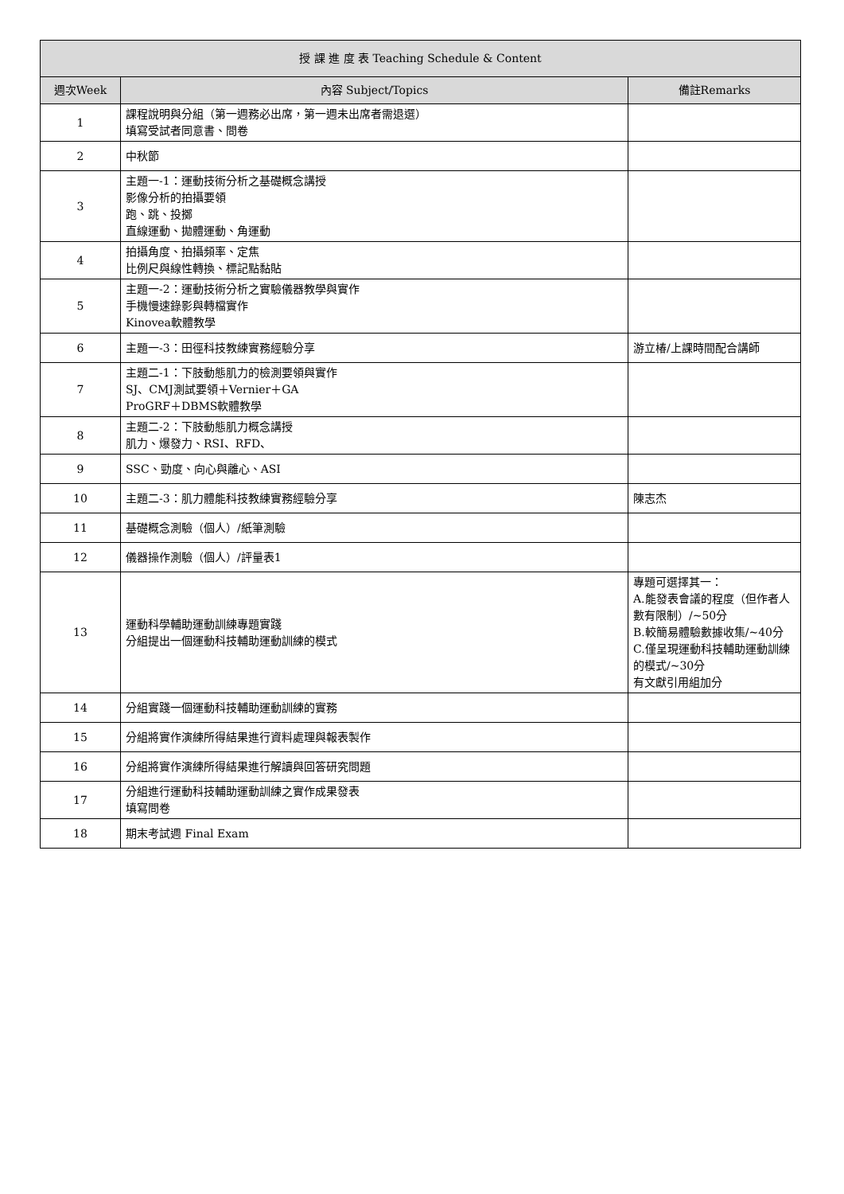| 授 課 進 度 表 Teaching Schedule & Content | | |
| --- | --- | --- |
| 週次Week | 內容 Subject/Topics | 備註Remarks |
| 1 | 課程說明與分組（第一週務必出席，第一週未出席者需退選） 填寫受試者同意書、問卷 | |
| 2 | 中秋節 | |
| 3 | 主題一-1：運動技術分析之基礎概念講授 影像分析的拍攝要領 跑、跳、投擲 直線運動、拋體運動、角運動 | |
| 4 | 拍攝角度、拍攝頻率、定焦 比例尺與線性轉換、標記點黏貼 | |
| 5 | 主題一-2：運動技術分析之實驗儀器教學與實作 手機慢速錄影與轉檔實作 Kinovea軟體教學 | |
| 6 | 主題一-3：田徑科技教練實務經驗分享 | 游立椿/上課時間配合講師 |
| 7 | 主題二-1：下肢動態肌力的檢測要領與實作 SJ、CMJ測試要領＋Vernier＋GA ProGRF＋DBMS軟體教學 | |
| 8 | 主題二-2：下肢動態肌力概念講授 肌力、爆發力、RSI、RFD、 | |
| 9 | SSC、勁度、向心與離心、ASI | |
| 10 | 主題二-3：肌力體能科技教練實務經驗分享 | 陳志杰 |
| 11 | 基礎概念測驗（個人）/紙筆測驗 | |
| 12 | 儀器操作測驗（個人）/評量表1 | |
| 13 | 運動科學輔助運動訓練專題實踐 分組提出一個運動科技輔助運動訓練的模式 | 專題可選擇其一： A.能發表會議的程度（但作者人數有限制）/~50分 B.較簡易體驗數據收集/~40分 C.僅呈現運動科技輔助運動訓練的模式/~30分 有文獻引用組加分 |
| 14 | 分組實踐一個運動科技輔助運動訓練的實務 | |
| 15 | 分組將實作演練所得結果進行資料處理與報表製作 | |
| 16 | 分組將實作演練所得結果進行解讀與回答研究問題 | |
| 17 | 分組進行運動科技輔助運動訓練之實作成果發表 填寫問卷 | |
| 18 | 期末考試週 Final Exam | |